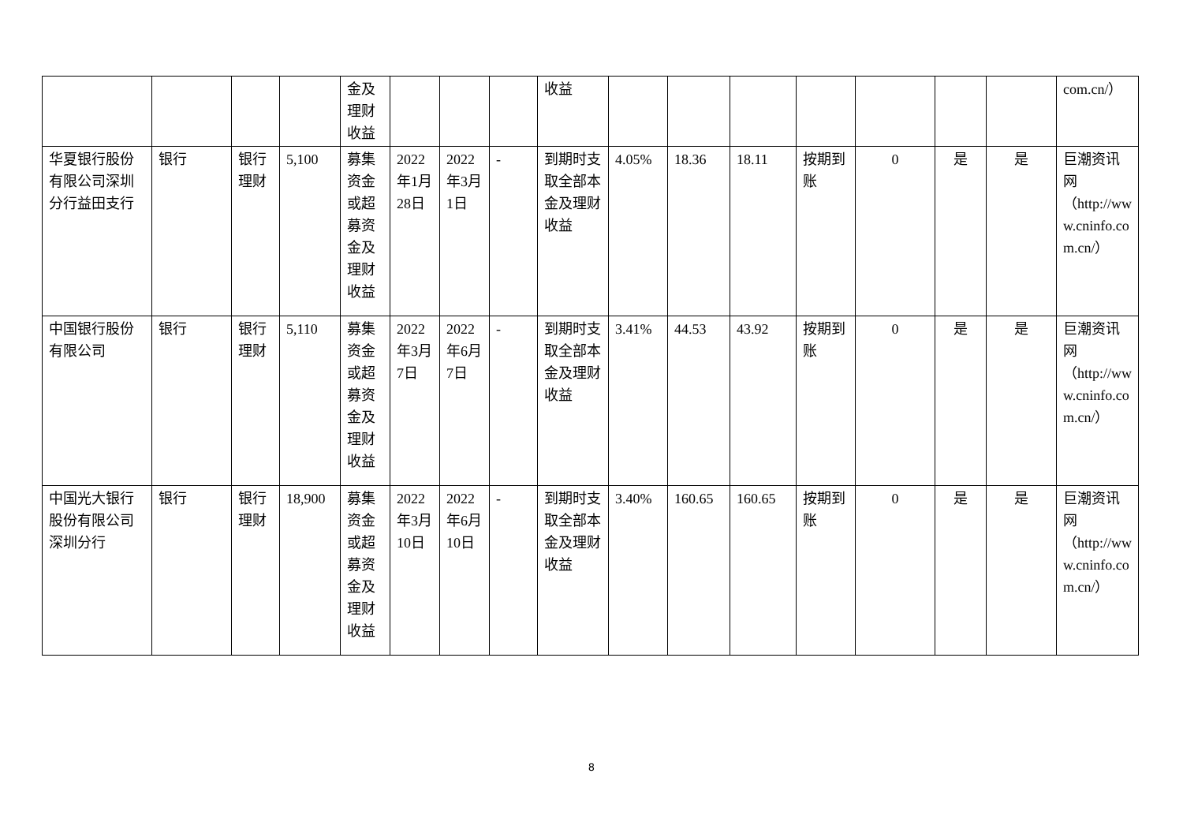| | | | | 金及 理财 收益 | | | | 收益 | | | | | | | | com.cn/） |
| 华夏银行股份有限公司深圳分行益田支行 | 银行 | 银行理财 | 5,100 | 募集资金或超募资金及理财收益 | 2022年1月28日 | 2022年3月1日 | - | 到期时支取全部本金及理财收益 | 4.05% | 18.36 | 18.11 | 按期到账 | 0 | 是 | 是 | 巨潮资讯网（http://www.cninfo.com.cn/） |
| 中国银行股份有限公司 | 银行 | 银行理财 | 5,110 | 募集资金或超募资金及理财收益 | 2022年3月7日 | 2022年6月7日 | - | 到期时支取全部本金及理财收益 | 3.41% | 44.53 | 43.92 | 按期到账 | 0 | 是 | 是 | 巨潮资讯网（http://www.cninfo.com.cn/） |
| 中国光大银行股份有限公司深圳分行 | 银行 | 银行理财 | 18,900 | 募集资金或超募资金及理财收益 | 2022年3月10日 | 2022年6月10日 | - | 到期时支取全部本金及理财收益 | 3.40% | 160.65 | 160.65 | 按期到账 | 0 | 是 | 是 | 巨潮资讯网（http://www.cninfo.com.cn/） |
8